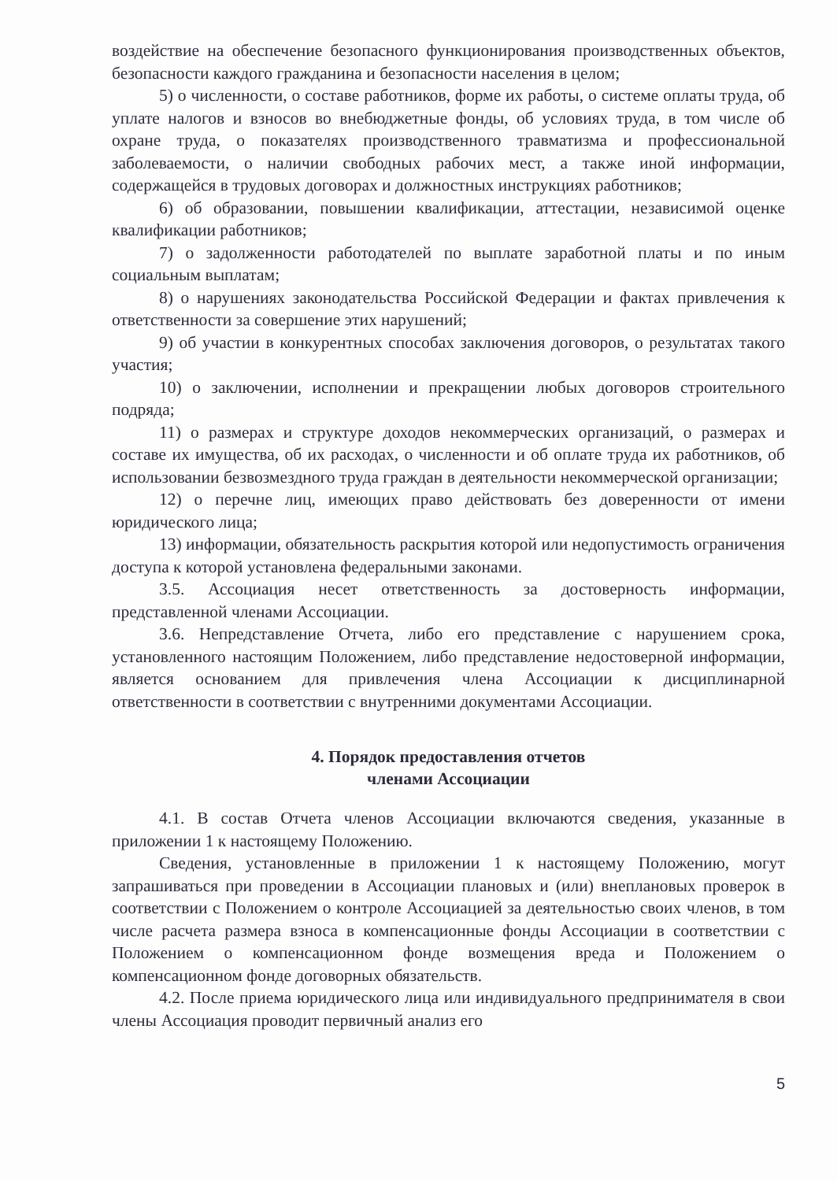воздействие на обеспечение безопасного функционирования производственных объектов, безопасности каждого гражданина и безопасности населения в целом;
5) о численности, о составе работников, форме их работы, о системе оплаты труда, об уплате налогов и взносов во внебюджетные фонды, об условиях труда, в том числе об охране труда, о показателях производственного травматизма и профессиональной заболеваемости, о наличии свободных рабочих мест, а также иной информации, содержащейся в трудовых договорах и должностных инструкциях работников;
6) об образовании, повышении квалификации, аттестации, независимой оценке квалификации работников;
7) о задолженности работодателей по выплате заработной платы и по иным социальным выплатам;
8) о нарушениях законодательства Российской Федерации и фактах привлечения к ответственности за совершение этих нарушений;
9) об участии в конкурентных способах заключения договоров, о результатах такого участия;
10) о заключении, исполнении и прекращении любых договоров строительного подряда;
11) о размерах и структуре доходов некоммерческих организаций, о размерах и составе их имущества, об их расходах, о численности и об оплате труда их работников, об использовании безвозмездного труда граждан в деятельности некоммерческой организации;
12) о перечне лиц, имеющих право действовать без доверенности от имени юридического лица;
13) информации, обязательность раскрытия которой или недопустимость ограничения доступа к которой установлена федеральными законами.
3.5. Ассоциация несет ответственность за достоверность информации, представленной членами Ассоциации.
3.6. Непредставление Отчета, либо его представление с нарушением срока, установленного настоящим Положением, либо представление недостоверной информации, является основанием для привлечения члена Ассоциации к дисциплинарной ответственности в соответствии с внутренними документами Ассоциации.
4. Порядок предоставления отчетов
членами Ассоциации
4.1. В состав Отчета членов Ассоциации включаются сведения, указанные в приложении 1 к настоящему Положению.
Сведения, установленные в приложении 1 к настоящему Положению, могут запрашиваться при проведении в Ассоциации плановых и (или) внеплановых проверок в соответствии с Положением о контроле Ассоциацией за деятельностью своих членов, в том числе расчета размера взноса в компенсационные фонды Ассоциации в соответствии с Положением о компенсационном фонде возмещения вреда и Положением о компенсационном фонде договорных обязательств.
4.2. После приема юридического лица или индивидуального предпринимателя в свои члены Ассоциация проводит первичный анализ его
5